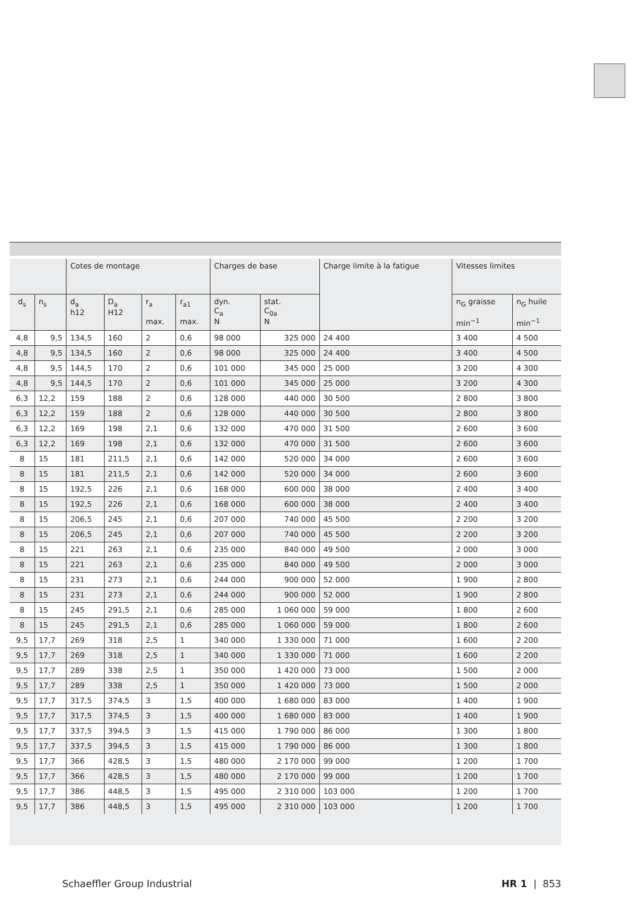| | | Cotes de montage | | | | Charges de base | | Charge limite à la fatigue | Vitesses limites | |
| --- | --- | --- | --- | --- | --- | --- | --- | --- | --- | --- |
| d<sub>s</sub> | n<sub>s</sub> | d<sub>a</sub> h12 | D<sub>a</sub> H12 | r<sub>a</sub> max. | r<sub>a1</sub> max. | dyn. C<sub>a</sub> N | stat. C<sub>0a</sub> N | | n<sub>G</sub> graisse min<sup>−1</sup> | n<sub>G</sub> huile min<sup>−1</sup> |
| 4,8 | 9,5 | 134,5 | 160 | 2 | 0,6 | 98 000 | 325 000 | 24 400 | 3 400 | 4 500 |
| 4,8 | 9,5 | 134,5 | 160 | 2 | 0,6 | 98 000 | 325 000 | 24 400 | 3 400 | 4 500 |
| 4,8 | 9,5 | 144,5 | 170 | 2 | 0,6 | 101 000 | 345 000 | 25 000 | 3 200 | 4 300 |
| 4,8 | 9,5 | 144,5 | 170 | 2 | 0,6 | 101 000 | 345 000 | 25 000 | 3 200 | 4 300 |
| 6,3 | 12,2 | 159 | 188 | 2 | 0,6 | 128 000 | 440 000 | 30 500 | 2 800 | 3 800 |
| 6,3 | 12,2 | 159 | 188 | 2 | 0,6 | 128 000 | 440 000 | 30 500 | 2 800 | 3 800 |
| 6,3 | 12,2 | 169 | 198 | 2,1 | 0,6 | 132 000 | 470 000 | 31 500 | 2 600 | 3 600 |
| 6,3 | 12,2 | 169 | 198 | 2,1 | 0,6 | 132 000 | 470 000 | 31 500 | 2 600 | 3 600 |
| 8 | 15 | 181 | 211,5 | 2,1 | 0,6 | 142 000 | 520 000 | 34 000 | 2 600 | 3 600 |
| 8 | 15 | 181 | 211,5 | 2,1 | 0,6 | 142 000 | 520 000 | 34 000 | 2 600 | 3 600 |
| 8 | 15 | 192,5 | 226 | 2,1 | 0,6 | 168 000 | 600 000 | 38 000 | 2 400 | 3 400 |
| 8 | 15 | 192,5 | 226 | 2,1 | 0,6 | 168 000 | 600 000 | 38 000 | 2 400 | 3 400 |
| 8 | 15 | 206,5 | 245 | 2,1 | 0,6 | 207 000 | 740 000 | 45 500 | 2 200 | 3 200 |
| 8 | 15 | 206,5 | 245 | 2,1 | 0,6 | 207 000 | 740 000 | 45 500 | 2 200 | 3 200 |
| 8 | 15 | 221 | 263 | 2,1 | 0,6 | 235 000 | 840 000 | 49 500 | 2 000 | 3 000 |
| 8 | 15 | 221 | 263 | 2,1 | 0,6 | 235 000 | 840 000 | 49 500 | 2 000 | 3 000 |
| 8 | 15 | 231 | 273 | 2,1 | 0,6 | 244 000 | 900 000 | 52 000 | 1 900 | 2 800 |
| 8 | 15 | 231 | 273 | 2,1 | 0,6 | 244 000 | 900 000 | 52 000 | 1 900 | 2 800 |
| 8 | 15 | 245 | 291,5 | 2,1 | 0,6 | 285 000 | 1 060 000 | 59 000 | 1 800 | 2 600 |
| 8 | 15 | 245 | 291,5 | 2,1 | 0,6 | 285 000 | 1 060 000 | 59 000 | 1 800 | 2 600 |
| 9,5 | 17,7 | 269 | 318 | 2,5 | 1 | 340 000 | 1 330 000 | 71 000 | 1 600 | 2 200 |
| 9,5 | 17,7 | 269 | 318 | 2,5 | 1 | 340 000 | 1 330 000 | 71 000 | 1 600 | 2 200 |
| 9,5 | 17,7 | 289 | 338 | 2,5 | 1 | 350 000 | 1 420 000 | 73 000 | 1 500 | 2 000 |
| 9,5 | 17,7 | 289 | 338 | 2,5 | 1 | 350 000 | 1 420 000 | 73 000 | 1 500 | 2 000 |
| 9,5 | 17,7 | 317,5 | 374,5 | 3 | 1,5 | 400 000 | 1 680 000 | 83 000 | 1 400 | 1 900 |
| 9,5 | 17,7 | 317,5 | 374,5 | 3 | 1,5 | 400 000 | 1 680 000 | 83 000 | 1 400 | 1 900 |
| 9,5 | 17,7 | 337,5 | 394,5 | 3 | 1,5 | 415 000 | 1 790 000 | 86 000 | 1 300 | 1 800 |
| 9,5 | 17,7 | 337,5 | 394,5 | 3 | 1,5 | 415 000 | 1 790 000 | 86 000 | 1 300 | 1 800 |
| 9,5 | 17,7 | 366 | 428,5 | 3 | 1,5 | 480 000 | 2 170 000 | 99 000 | 1 200 | 1 700 |
| 9,5 | 17,7 | 366 | 428,5 | 3 | 1,5 | 480 000 | 2 170 000 | 99 000 | 1 200 | 1 700 |
| 9,5 | 17,7 | 386 | 448,5 | 3 | 1,5 | 495 000 | 2 310 000 | 103 000 | 1 200 | 1 700 |
| 9,5 | 17,7 | 386 | 448,5 | 3 | 1,5 | 495 000 | 2 310 000 | 103 000 | 1 200 | 1 700 |
Schaeffler Group Industrial HR 1 | 853